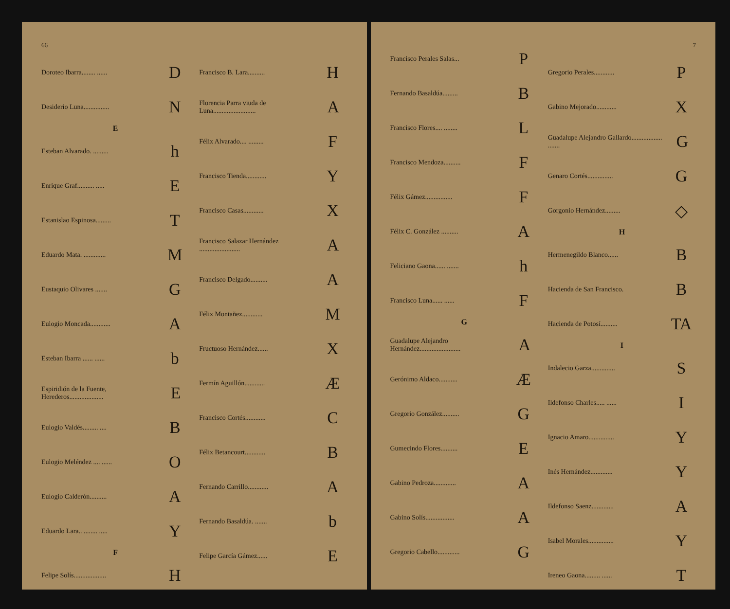66
Doroteo Ibarra........ ...... D
Desiderio Luna............... N
E
Esteban Alvarado. ......... h
Enrique Graf.......... ..... E
Estanislao Espinosa......... T
Eduardo Mata. ............. M
Eustaquio Olivares ....... G
Eulogio Moncada............ A
Esteban Ibarra ...... ...... b
Espiridión de la Fuente, Herederos.................... E
Eulogio Valdés......... .... B
Eulogio Meléndez .... ...... O
Eulogio Calderón.......... A
Eduardo Lara.. ........ ..... Y
F
Felipe Solís................... H
Francisco B. Lara.......... H
Florencia Parra viuda de Luna......................... A
Félix Alvarado.... ......... F
Francisco Tienda............ Y
Francisco Casas............ X
Francisco Salazar Hernández ........................ A
Francisco Delgado.......... A
Félix Montañez............ M
Fructuoso Hernández...... X
Fermín Aguillón............ Æ
Francisco Cortés............ C
Félix Betancourt............ B
Fernando Carrillo............ A
Fernando Basaldúa. ....... b
Felipe García Gámez...... E
Francisco Perales Salas... P
Fernando Basaldúa......... B
Francisco Flores.... ........ L
Francisco Mendoza.......... F
Félix Gámez................ F
Félix C. González .......... A
Feliciano Gaona...... ....... h
Francisco Luna...... ...... F
G
Guadalupe Alejandro Hernández........................ A
Gerónimo Aldaco........... Æ
Gregorio González.......... G
Gumecindo Flores.......... E
Gabino Pedroza............. A
Gabino Solís................. A
Gregorio Cabello............. G
7
Gregorio Perales............ P
Gabino Mejorado............ X
Guadalupe Alejandro Gallardo.................. ....... G
Genaro Cortés............... G
Gorgonio Hernández......... ◇
H
Hermenegildo Blanco...... B
Hacienda de San Francisco. B
Hacienda de Potosí.......... TA
I
Indalecio Garza.............. S
Ildefonso Charles..... ...... I
Ignacio Amaro............... Y
Inés Hernández............. Y
Ildefonso Saenz............. A
Isabel Morales............... Y
Ireneo Gaona......... ...... T